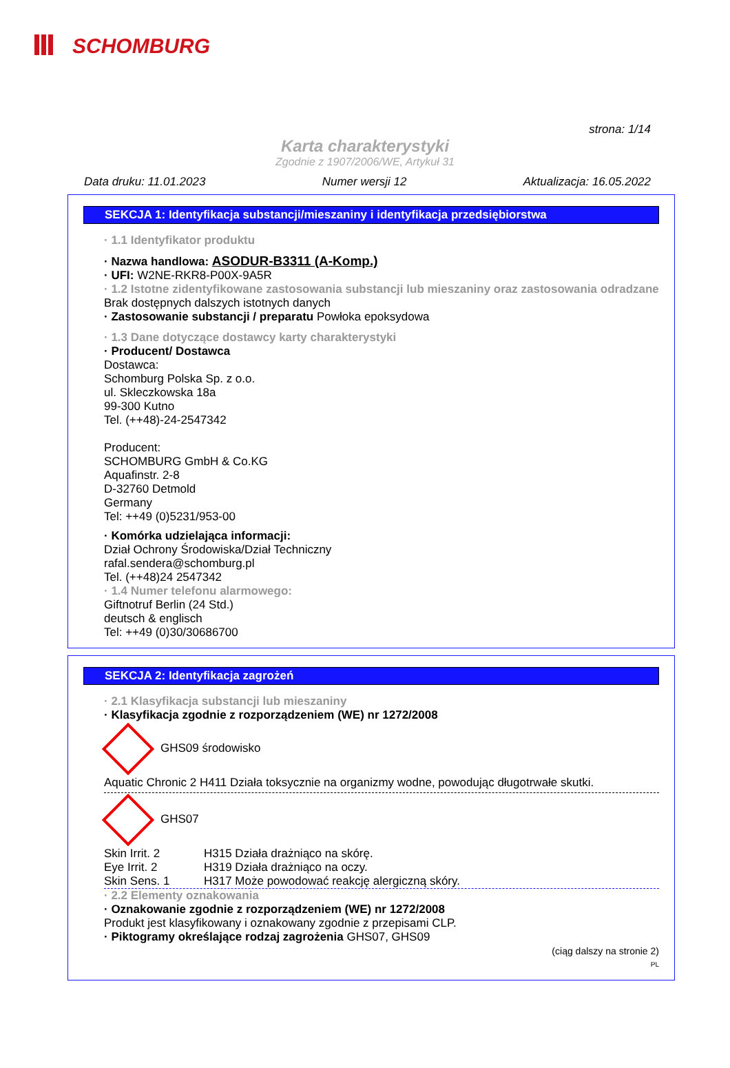SCHOMBURG
strona: 1/14
Karta charakterystyki
Zgodnie z 1907/2006/WE, Artykuł 31
Data druku: 11.01.2023 Numer wersji 12 Aktualizacja: 16.05.2022
SEKCJA 1: Identyfikacja substancji/mieszaniny i identyfikacja przedsiębiorstwa
· 1.1 Identyfikator produktu
· Nazwa handlowa: ASODUR-B3311 (A-Komp.)
· UFI: W2NE-RKR8-P00X-9A5R
· 1.2 Istotne zidentyfikowane zastosowania substancji lub mieszaniny oraz zastosowania odradzane
Brak dostępnych dalszych istotnych danych
· Zastosowanie substancji / preparatu Powłoka epoksydowa
· 1.3 Dane dotyczące dostawcy karty charakterystyki
· Producent/ Dostawca
Dostawca:
Schomburg Polska Sp. z o.o.
ul. Skleczkowska 18a
99-300 Kutno
Tel. (++48)-24-2547342
Producent:
SCHOMBURG GmbH & Co.KG
Aquafinstr. 2-8
D-32760 Detmold
Germany
Tel: ++49 (0)5231/953-00
· Komórka udzielająca informacji:
Dział Ochrony Środowiska/Dział Techniczny
rafal.sendera@schomburg.pl
Tel. (++48)24 2547342
· 1.4 Numer telefonu alarmowego:
Giftnotruf Berlin (24 Std.)
deutsch & englisch
Tel: ++49 (0)30/30686700
SEKCJA 2: Identyfikacja zagrożeń
· 2.1 Klasyfikacja substancji lub mieszaniny
· Klasyfikacja zgodnie z rozporządzeniem (WE) nr 1272/2008
GHS09 środowisko
Aquatic Chronic 2 H411 Działa toksycznie na organizmy wodne, powodując długotrwałe skutki.
GHS07
Skin Irrit. 2 H315 Działa drażniąco na skórę.
Eye Irrit. 2 H319 Działa drażniąco na oczy.
Skin Sens. 1 H317 Może powodować reakcję alergiczną skóry.
· 2.2 Elementy oznakowania
· Oznakowanie zgodnie z rozporządzeniem (WE) nr 1272/2008
Produkt jest klasyfikowany i oznakowany zgodnie z przepisami CLP.
· Piktogramy określające rodzaj zagrożenia GHS07, GHS09
(ciąg dalszy na stronie 2)
PL